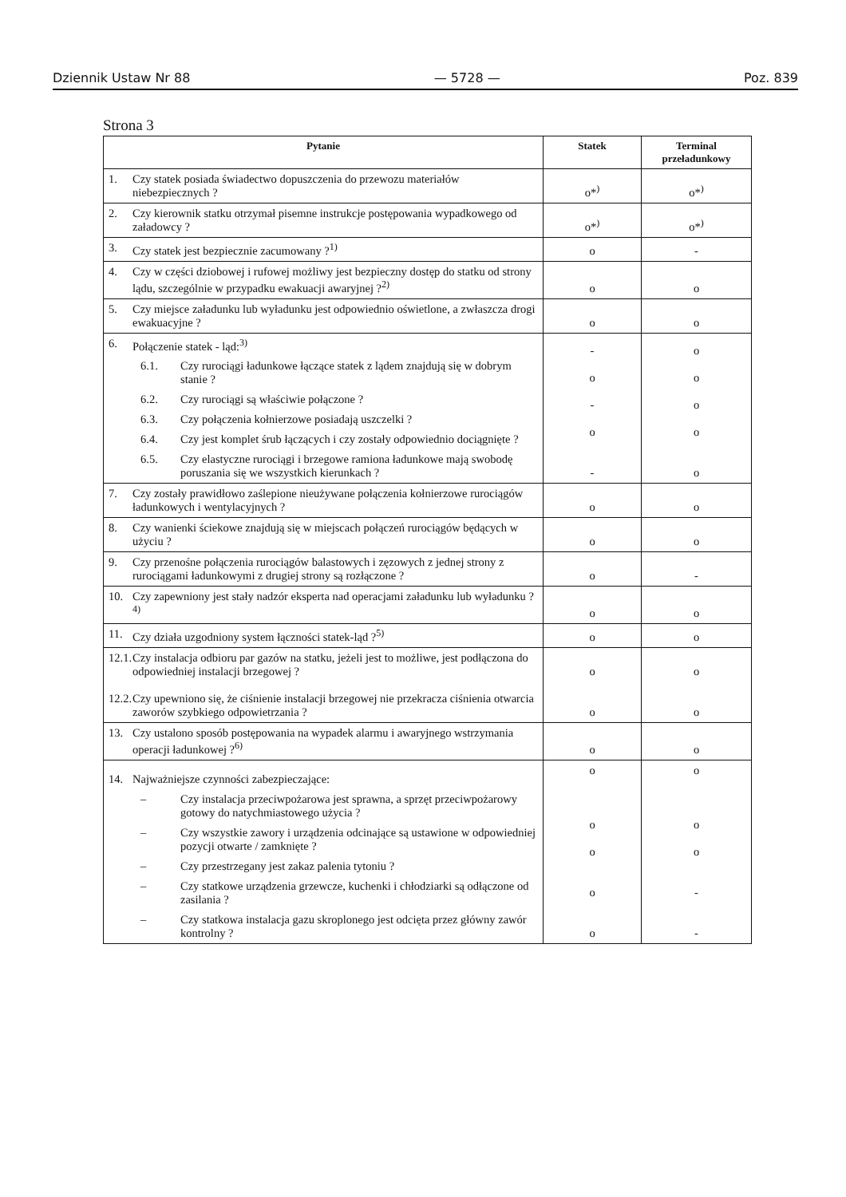Dziennik Ustaw Nr 88 — 5728 — Poz. 839
Strona 3
| Pytanie | Statek | Terminal przeładunkowy |
| --- | --- | --- |
| 1. Czy statek posiada świadectwo dopuszczenia do przewozu materiałów niebezpiecznych ? | o*<sup>)</sup> | o*<sup>)</sup> |
| 2. Czy kierownik statku otrzymał pisemne instrukcje postępowania wypadkowego od załadowcy ? | o*<sup>)</sup> | o*<sup>)</sup> |
| 3. Czy statek jest bezpiecznie zacumowany ?<sup>1)</sup> | o | - |
| 4. Czy w części dziobowej i rufowej możliwy jest bezpieczny dostęp do statku od strony lądu, szczególnie w przypadku ewakuacji awaryjnej ?<sup>2)</sup> | o | o |
| 5. Czy miejsce załadunku lub wyładunku jest odpowiednio oświetlone, a zwłaszcza drogi ewakuacyjne ? | o | o |
| 6. Połączenie statek - ląd:<sup>3)</sup> 6.1. Czy rurociągi ładunkowe łączące statek z lądem znajdują się w dobrym stanie ? 6.2. Czy rurociągi są właściwie połączone ? 6.3. Czy połączenia kołnierzowe posiadają uszczelki ? 6.4. Czy jest komplet śrub łączących i czy zostały odpowiednio dociągnięte ? 6.5. Czy elastyczne rurociągi i brzegowe ramiona ładunkowe mają swobodę poruszania się we wszystkich kierunkach ? | - o - o - | o o o o o |
| 7. Czy zostały prawidłowo zaślepione nieużywane połączenia kołnierzowe rurociągów ładunkowych i wentylacyjnych ? | o | o |
| 8. Czy wanienki ściekowe znajdują się w miejscach połączeń rurociągów będących w użyciu ? | o | o |
| 9. Czy przenośne połączenia rurociągów balastowych i zęzowych z jednej strony z rurociągami ładunkowymi z drugiej strony są rozłączone ? | o | - |
| 10. Czy zapewniony jest stały nadzór eksperta nad operacjami załadunku lub wyładunku ?<sup>4)</sup> | o | o |
| 11. Czy działa uzgodniony system łączności statek-ląd ?<sup>5)</sup> | o | o |
| 12.1. Czy instalacja odbioru par gazów na statku, jeżeli jest to możliwe, jest podłączona do odpowiedniej instalacji brzegowej ? 12.2. Czy upewniono się, że ciśnienie instalacji brzegowej nie przekracza ciśnienia otwarcia zaworów szybkiego odpowietrzania ? | o o | o o |
| 13. Czy ustalono sposób postępowania na wypadek alarmu i awaryjnego wstrzymania operacji ładunkowej ?<sup>6)</sup> | o | o |
| 14. Najważniejsze czynności zabezpieczające: – Czy instalacja przeciwpożarowa jest sprawna, a sprzęt przeciwpożarowy gotowy do natychmiastowego użycia ? – Czy wszystkie zawory i urządzenia odcinające są ustawione w odpowiedniej pozycji otwarte / zamknięte ? – Czy przestrzegany jest zakaz palenia tytoniu ? – Czy statkowe urządzenia grzewcze, kuchenki i chłodziarki są odłączone od zasilania ? – Czy statkowa instalacja gazu skroplonego jest odcięta przez główny zawór kontrolny ? | o o o o o | o o o - - |